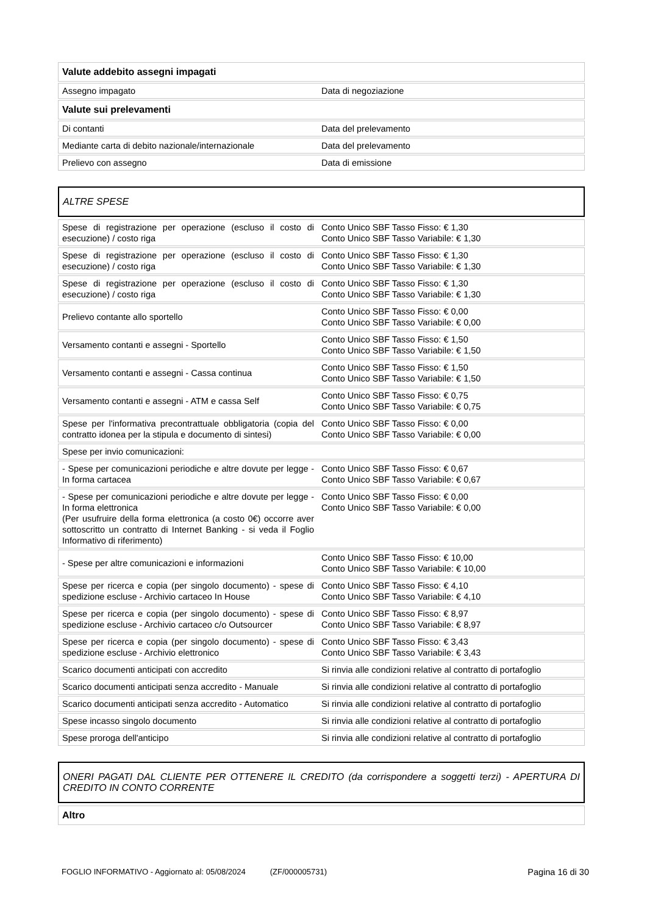| Valute addebito assegni impagati | |
| Assegno impagato | Data di negoziazione |
| Valute sui prelevamenti | |
| Di contanti | Data del prelevamento |
| Mediante carta di debito nazionale/internazionale | Data del prelevamento |
| Prelievo con assegno | Data di emissione |
ALTRE SPESE
| Spese di registrazione per operazione (escluso il costo di esecuzione) / costo riga | Conto Unico SBF Tasso Fisso: € 1,30 Conto Unico SBF Tasso Variabile: € 1,30 |
| Spese di registrazione per operazione (escluso il costo di esecuzione) / costo riga | Conto Unico SBF Tasso Fisso: € 1,30 Conto Unico SBF Tasso Variabile: € 1,30 |
| Spese di registrazione per operazione (escluso il costo di esecuzione) / costo riga | Conto Unico SBF Tasso Fisso: € 1,30 Conto Unico SBF Tasso Variabile: € 1,30 |
| Prelievo contante allo sportello | Conto Unico SBF Tasso Fisso: € 0,00 Conto Unico SBF Tasso Variabile: € 0,00 |
| Versamento contanti e assegni - Sportello | Conto Unico SBF Tasso Fisso: € 1,50 Conto Unico SBF Tasso Variabile: € 1,50 |
| Versamento contanti e assegni - Cassa continua | Conto Unico SBF Tasso Fisso: € 1,50 Conto Unico SBF Tasso Variabile: € 1,50 |
| Versamento contanti e assegni - ATM e cassa Self | Conto Unico SBF Tasso Fisso: € 0,75 Conto Unico SBF Tasso Variabile: € 0,75 |
| Spese per l'informativa precontrattuale obbligatoria (copia del contratto idonea per la stipula e documento di sintesi) | Conto Unico SBF Tasso Fisso: € 0,00 Conto Unico SBF Tasso Variabile: € 0,00 |
| Spese per invio comunicazioni: | |
| - Spese per comunicazioni periodiche e altre dovute per legge - In forma cartacea | Conto Unico SBF Tasso Fisso: € 0,67 Conto Unico SBF Tasso Variabile: € 0,67 |
| - Spese per comunicazioni periodiche e altre dovute per legge - In forma elettronica (Per usufruire della forma elettronica (a costo 0€) occorre aver sottoscritto un contratto di Internet Banking - si veda il Foglio Informativo di riferimento) | Conto Unico SBF Tasso Fisso: € 0,00 Conto Unico SBF Tasso Variabile: € 0,00 |
| - Spese per altre comunicazioni e informazioni | Conto Unico SBF Tasso Fisso: € 10,00 Conto Unico SBF Tasso Variabile: € 10,00 |
| Spese per ricerca e copia (per singolo documento) - spese di spedizione escluse - Archivio cartaceo In House | Conto Unico SBF Tasso Fisso: € 4,10 Conto Unico SBF Tasso Variabile: € 4,10 |
| Spese per ricerca e copia (per singolo documento) - spese di spedizione escluse - Archivio cartaceo c/o Outsourcer | Conto Unico SBF Tasso Fisso: € 8,97 Conto Unico SBF Tasso Variabile: € 8,97 |
| Spese per ricerca e copia (per singolo documento) - spese di spedizione escluse - Archivio elettronico | Conto Unico SBF Tasso Fisso: € 3,43 Conto Unico SBF Tasso Variabile: € 3,43 |
| Scarico documenti anticipati con accredito | Si rinvia alle condizioni relative al contratto di portafoglio |
| Scarico documenti anticipati senza accredito - Manuale | Si rinvia alle condizioni relative al contratto di portafoglio |
| Scarico documenti anticipati senza accredito - Automatico | Si rinvia alle condizioni relative al contratto di portafoglio |
| Spese incasso singolo documento | Si rinvia alle condizioni relative al contratto di portafoglio |
| Spese proroga dell'anticipo | Si rinvia alle condizioni relative al contratto di portafoglio |
ONERI PAGATI DAL CLIENTE PER OTTENERE IL CREDITO (da corrispondere a soggetti terzi) - APERTURA DI CREDITO IN CONTO CORRENTE
| Altro |
FOGLIO INFORMATIVO - Aggiornato al: 05/08/2024 (ZF/000005731) Pagina 16 di 30